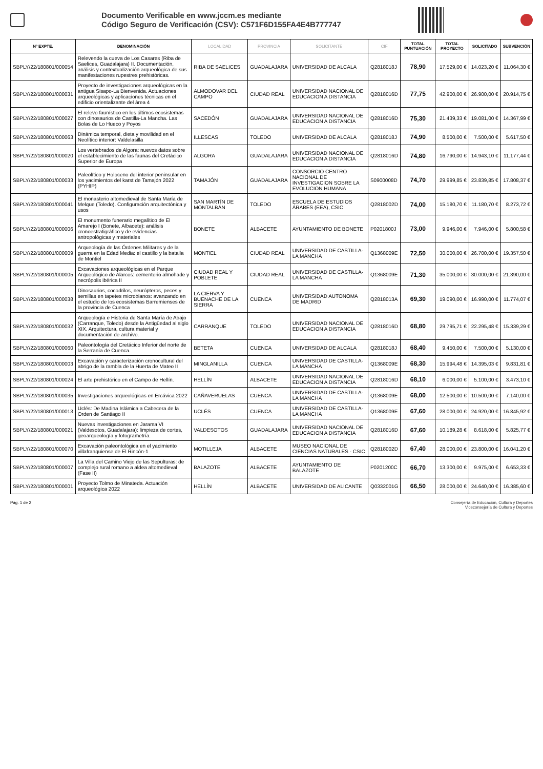Documento Verificable en www.jccm.es mediante
Código Seguro de Verificación (CSV): C571F6D155FA4E4B777747
| Nº EXPTE. | DENOMINACIÓN | LOCALIDAD | PROVINCIA | SOLICITANTE | CIF | TOTAL PUNTUACIÓN | TOTAL PROYECTO | SOLICITADO | SUBVENCIÓN |
| --- | --- | --- | --- | --- | --- | --- | --- | --- | --- |
| SBPLY/22/180801/000054 | Relevendo la cueva de Los Casares (Riba de Saelices, Guadalajara) II. Documentación, análisis y contextualización arqueológica de sus manifestaciones rupestres prehistóricas. | RIBA DE SAELICES | GUADALAJARA | UNIVERSIDAD DE ALCALA | Q2818018J | 78,90 | 17.529,00 € | 14.023,20 € | 11.064,30 € |
| SBPLY/22/180801/000031 | Proyecto de investigaciones arqueológicas en la antigua Sisapo-La Bienvenida. Actuaciones arqueológicas y aplicaciones técnicas en el edificio orientalizante del área 4 | ALMODOVAR DEL CAMPO | CIUDAD REAL | UNIVERSIDAD NACIONAL DE EDUCACION A DISTANCIA | Q2818016D | 77,75 | 42.900,00 € | 26.900,00 € | 20.914,75 € |
| SBPLY/22/180801/000027 | El relevo faunístico en los últimos ecosistemas con dinosaurios de Castilla-La Mancha. Las Bolas de Lo Hueco y Poyos | SACEDÓN | GUADALAJARA | UNIVERSIDAD NACIONAL DE EDUCACION A DISTANCIA | Q2818016D | 75,30 | 21.439,33 € | 19.081,00 € | 14.367,99 € |
| SBPLY/22/180801/000063 | Dinámica temporal, dieta y movilidad en el Neolítico interior: Valdelasilla | ILLESCAS | TOLEDO | UNIVERSIDAD DE ALCALA | Q2818018J | 74,90 | 8.500,00 € | 7.500,00 € | 5.617,50 € |
| SBPLY/22/180801/000020 | Los vertebrados de Algora: nuevos datos sobre el establecimiento de las faunas del Cretácico Superior de Europa | ALGORA | GUADALAJARA | UNIVERSIDAD NACIONAL DE EDUCACION A DISTANCIA | Q2818016D | 74,80 | 16.790,00 € | 14.943,10 € | 11.177,44 € |
| SBPLY/22/180801/000033 | Paleolítico y Holoceno del interior peninsular en los yacimientos del karst de Tamajón 2022 (PYHIP) | TAMAJÓN | GUADALAJARA | CONSORCIO CENTRO NACIONAL DE INVESTIGACION SOBRE LA EVOLUCION HUMANA | S0900008D | 74,70 | 29.999,85 € | 23.839,85 € | 17.808,37 € |
| SBPLY/22/180801/000041 | El monasterio altomedieval de Santa María de Melque (Toledo). Configuración arquitectónica y usos | SAN MARTÍN DE MONTALBÁN | TOLEDO | ESCUELA DE ESTUDIOS ÁRABES (EEA), CSIC | Q2818002D | 74,00 | 15.180,70 € | 11.180,70 € | 8.273,72 € |
| SBPLY/22/180801/000006 | El monumento funerario megalítico de El Amarejo I (Bonete, Albacete): análisis cronoestratigráfico y de evidencias antropológicas y materiales | BONETE | ALBACETE | AYUNTAMIENTO DE BONETE | P0201800J | 73,00 | 9.946,00 € | 7.946,00 € | 5.800,58 € |
| SBPLY/22/180801/000009 | Arqueología de las Órdenes Militares y de la guerra en la Edad Media: el castillo y la batalla de Montiel | MONTIEL | CIUDAD REAL | UNIVERSIDAD DE CASTILLA-LA MANCHA | Q1368009E | 72,50 | 30.000,00 € | 26.700,00 € | 19.357,50 € |
| SBPLY/22/180801/000005 | Excavaciones arqueológicas en el Parque Arqueológico de Alarcos: cementerio almohade y necrópolis ibérica II | CIUDAD REAL Y POBLETE | CIUDAD REAL | UNIVERSIDAD DE CASTILLA-LA MANCHA | Q1368009E | 71,30 | 35.000,00 € | 30.000,00 € | 21.390,00 € |
| SBPLY/22/180801/000038 | Dinosaurios, cocodrilos, neurópteros, peces y semillas en tapetes microbianos: avanzando en el estudio de los ecosistemas Barremienses de la provincia de Cuenca | LA CIERVA Y BUENACHE DE LA SIERRA | CUENCA | UNIVERSIDAD AUTONOMA DE MADRID | Q2818013A | 69,30 | 19.090,00 € | 16.990,00 € | 11.774,07 € |
| SBPLY/22/180801/000032 | Arqueología e Historia de Santa María de Abajo (Carranque, Toledo) desde la Antigüedad al siglo XIX. Arquitectura, cultura material y documentación de archivo. | CARRANQUE | TOLEDO | UNIVERSIDAD NACIONAL DE EDUCACION A DISTANCIA | Q2818016D | 68,80 | 29.795,71 € | 22.295,48 € | 15.339,29 € |
| SBPLY/22/180801/000060 | Paleontología del Cretácico Inferior del norte de la Serranía de Cuenca. | BETETA | CUENCA | UNIVERSIDAD DE ALCALA | Q2818018J | 68,40 | 9.450,00 € | 7.500,00 € | 5.130,00 € |
| SBPLY/22/180801/000003 | Excavación y caracterización cronocultural del abrigo de la rambla de la Huerta de Mateo II | MINGLANILLA | CUENCA | UNIVERSIDAD DE CASTILLA-LA MANCHA | Q1368009E | 68,30 | 15.994,48 € | 14.395,03 € | 9.831,81 € |
| SBPLY/22/180801/000024 | El arte prehistórico en el Campo de Hellín. | HELLÍN | ALBACETE | UNIVERSIDAD NACIONAL DE EDUCACION A DISTANCIA | Q2818016D | 68,10 | 6.000,00 € | 5.100,00 € | 3.473,10 € |
| SBPLY/22/180801/000035 | Investigaciones arqueológicas en Ercávica 2022 | CAÑAVERUELAS | CUENCA | UNIVERSIDAD DE CASTILLA-LA MANCHA | Q1368009E | 68,00 | 12.500,00 € | 10.500,00 € | 7.140,00 € |
| SBPLY/22/180801/000013 | Uclés: De Madina Islámica a Cabecera de la Orden de Santiago II | UCLÉS | CUENCA | UNIVERSIDAD DE CASTILLA-LA MANCHA | Q1368009E | 67,60 | 28.000,00 € | 24.920,00 € | 16.845,92 € |
| SBPLY/22/180801/000021 | Nuevas investigaciones en Jarama VI (Valdesotos, Guadalajara): limpieza de cortes, geoarqueología y fotogrametría. | VALDESOTOS | GUADALAJARA | UNIVERSIDAD NACIONAL DE EDUCACION A DISTANCIA | Q2818016D | 67,60 | 10.189,28 € | 8.618,00 € | 5.825,77 € |
| SBPLY/22/180801/000070 | Excavación paleontológica en el yacimiento villafranquiense de El Rincón-1 | MOTILLEJA | ALBACETE | MUSEO NACIONAL DE CIENCIAS NATURALES - CSIC | Q2818002D | 67,40 | 28.000,00 € | 23.800,00 € | 16.041,20 € |
| SBPLY/22/180801/000007 | La Villa del Camino Viejo de las Sepulturas: de complejo rural romano a aldea altomedieval (Fase II) | BALAZOTE | ALBACETE | AYUNTAMIENTO DE BALAZOTE | P0201200C | 66,70 | 13.300,00 € | 9.975,00 € | 6.653,33 € |
| SBPLY/22/180801/000001 | Proyecto Tolmo de Minateda. Actuación arqueológica 2022 | HELLÍN | ALBACETE | UNIVERSIDAD DE ALICANTE | Q0332001G | 66,50 | 28.000,00 € | 24.640,00 € | 16.385,60 € |
Pág. 1 de 2 Consejería de Educación, Cultura y Deportes
Viceconsejería de Cultura y Deportes